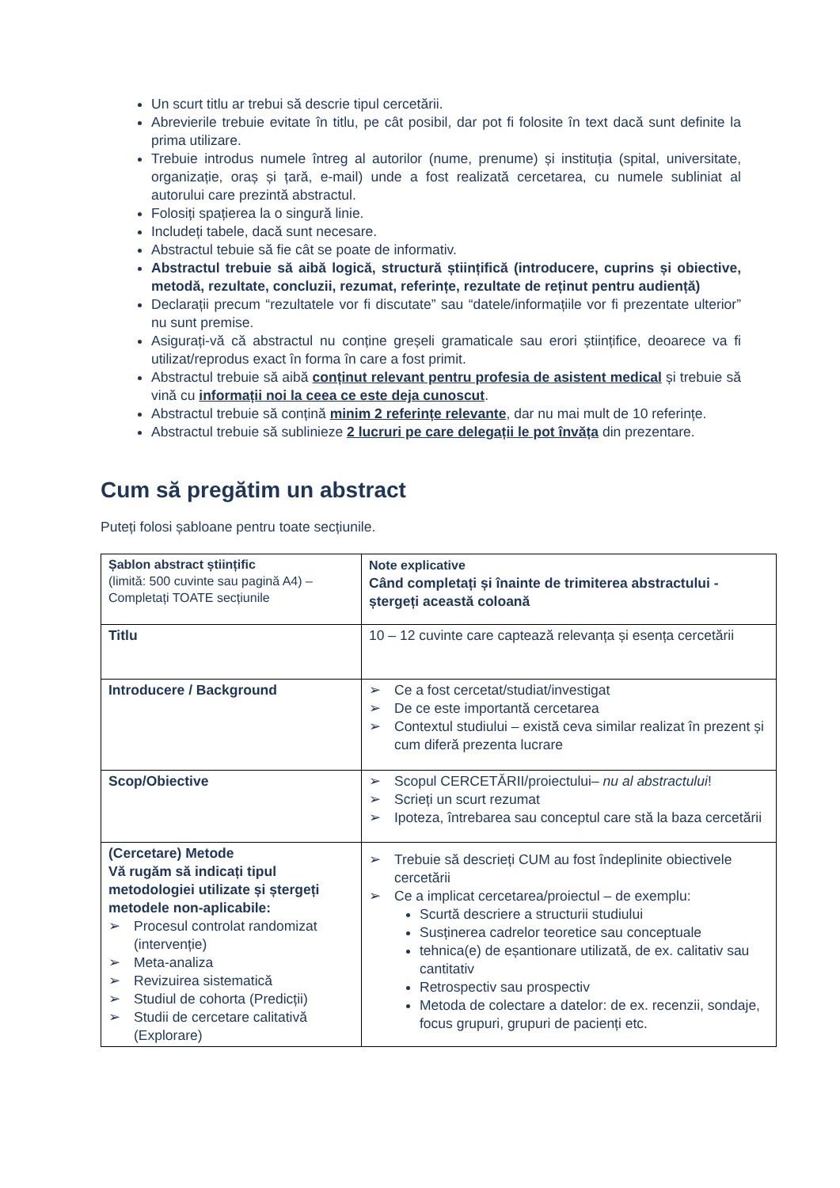Un scurt titlu ar trebui să descrie tipul cercetării.
Abrevierile trebuie evitate în titlu, pe cât posibil, dar pot fi folosite în text dacă sunt definite la prima utilizare.
Trebuie introdus numele întreg al autorilor (nume, prenume) și instituția (spital, universitate, organizație, oraș și țară, e-mail) unde a fost realizată cercetarea, cu numele subliniat al autorului care prezintă abstractul.
Folosiți spațierea la o singură linie.
Includeți tabele, dacă sunt necesare.
Abstractul tebuie să fie cât se poate de informativ.
Abstractul trebuie să aibă logică, structură științifică (introducere, cuprins și obiective, metodă, rezultate, concluzii, rezumat, referințe, rezultate de reținut pentru audiență)
Declarații precum “rezultatele vor fi discutate” sau “datele/informațiile vor fi prezentate ulterior” nu sunt premise.
Asigurați-vă că abstractul nu conține greșeli gramaticale sau erori științifice, deoarece va fi utilizat/reprodus exact în forma în care a fost primit.
Abstractul trebuie să aibă conținut relevant pentru profesia de asistent medical și trebuie să vină cu informații noi la ceea ce este deja cunoscut.
Abstractul trebuie să conțină minim 2 referințe relevante, dar nu mai mult de 10 referințe.
Abstractul trebuie să sublinieze 2 lucruri pe care delegații le pot învăța din prezentare.
Cum să pregătim un abstract
Puteți folosi șabloane pentru toate secțiunile.
| Șablon abstract științific (limită: 500 cuvinte sau pagină A4) – Completați TOATE secțiunile | Note explicative Când completați și înainte de trimiterea abstractului - ștergeți această coloană |
| Titlu | 10 – 12 cuvinte care captează relevanța și esența cercetării |
| Introducere / Background | ➢ Ce a fost cercetat/studiat/investigat ➢ De ce este importantă cercetarea ➢ Contextul studiului – există ceva similar realizat în prezent și cum diferă prezenta lucrare |
| Scop/Obiective | ➢ Scopul CERCETĂRII/proiectului– nu al abstractului ! ➢ Scrieți un scurt rezumat ➢ Ipoteza, întrebarea sau conceptul care stă la baza cercetării |
| (Cercetare) Metode Vă rugăm să indicați tipul metodologiei utilizate și ștergeți metodele non-aplicabile: ➢ Procesul controlat randomizat (intervenție) ➢ Meta-analiza ➢ Revizuirea sistematică ➢ Studiul de cohorta (Predicții) ➢ Studii de cercetare calitativă (Explorare) | ➢ Trebuie să descrieți CUM au fost îndeplinite obiectivele cercetării ➢ Ce a implicat cercetarea/proiectul – de exemplu: Scurtă descriere a structurii studiului Susținerea cadrelor teoretice sau conceptuale tehnica(e) de eșantionare utilizată, de ex. calitativ sau cantitativ Retrospectiv sau prospectiv Metoda de colectare a datelor: de ex. recenzii, sondaje, focus grupuri, grupuri de pacienți etc. |